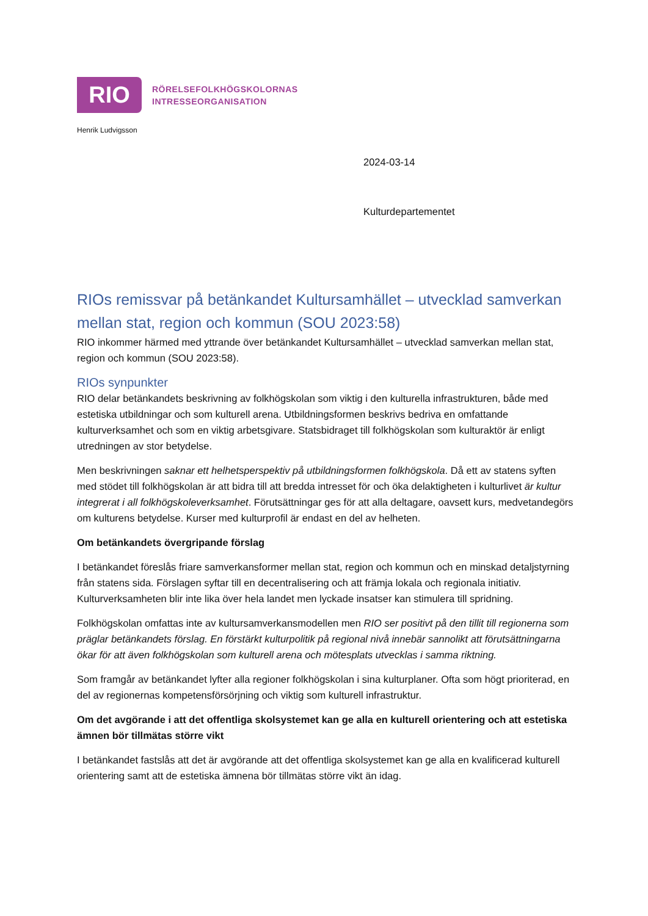RIO
RÖRELSEFOLKHÖGSKOLORNAS
INTRESSEORGANISATION
Henrik Ludvigsson
2024-03-14
Kulturdepartementet
RIOs remissvar på betänkandet Kultursamhället – utvecklad samverkan mellan stat, region och kommun (SOU 2023:58)
RIO inkommer härmed med yttrande över betänkandet Kultursamhället – utvecklad samverkan mellan stat, region och kommun (SOU 2023:58).
RIOs synpunkter
RIO delar betänkandets beskrivning av folkhögskolan som viktig i den kulturella infrastrukturen, både med estetiska utbildningar och som kulturell arena. Utbildningsformen beskrivs bedriva en omfattande kulturverksamhet och som en viktig arbetsgivare. Statsbidraget till folkhögskolan som kulturaktör är enligt utredningen av stor betydelse.
Men beskrivningen saknar ett helhetsperspektiv på utbildningsformen folkhögskola. Då ett av statens syften med stödet till folkhögskolan är att bidra till att bredda intresset för och öka delaktigheten i kulturlivet är kultur integrerat i all folkhögskoleverksamhet. Förutsättningar ges för att alla deltagare, oavsett kurs, medvetandegörs om kulturens betydelse. Kurser med kulturprofil är endast en del av helheten.
Om betänkandets övergripande förslag
I betänkandet föreslås friare samverkansformer mellan stat, region och kommun och en minskad detaljstyrning från statens sida. Förslagen syftar till en decentralisering och att främja lokala och regionala initiativ. Kulturverksamheten blir inte lika över hela landet men lyckade insatser kan stimulera till spridning.
Folkhögskolan omfattas inte av kultursamverkansmodellen men RIO ser positivt på den tillit till regionerna som präglar betänkandets förslag. En förstärkt kulturpolitik på regional nivå innebär sannolikt att förutsättningarna ökar för att även folkhögskolan som kulturell arena och mötesplats utvecklas i samma riktning.
Som framgår av betänkandet lyfter alla regioner folkhögskolan i sina kulturplaner. Ofta som högt prioriterad, en del av regionernas kompetensförsörjning och viktig som kulturell infrastruktur.
Om det avgörande i att det offentliga skolsystemet kan ge alla en kulturell orientering och att estetiska ämnen bör tillmätas större vikt
I betänkandet fastslås att det är avgörande att det offentliga skolsystemet kan ge alla en kvalificerad kulturell orientering samt att de estetiska ämnena bör tillmätas större vikt än idag.